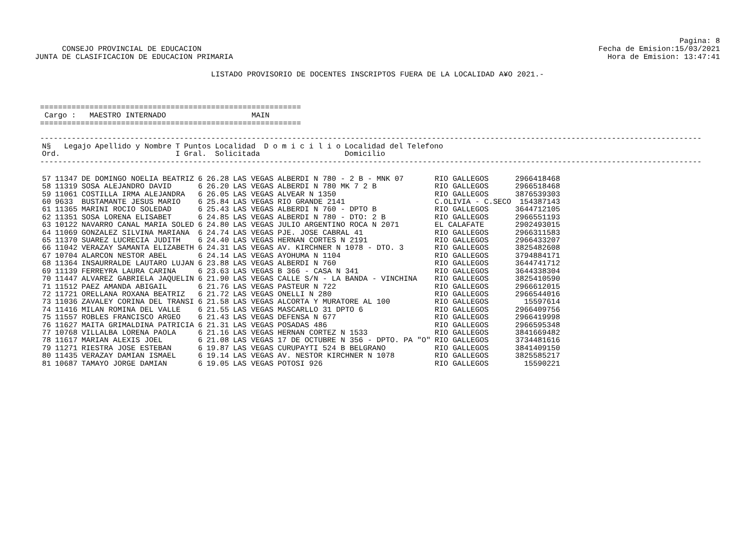CONSEJO PROVINCIAL DE EDUCACION
JUNTA DE CLASIFICACION DE EDUCACION PRIMARIA
Pagina: 8
Fecha de Emision:15/03/2021
Hora de Emision: 13:47:41
LISTADO PROVISORIO DE DOCENTES INSCRIPTOS FUERA DE LA LOCALIDAD A¥O 2021.-
==========================================================
 Cargo :   MAESTRO INTERNADO                   MAIN
==========================================================
---------------------------------------------------------------------------------------------------------------------------------------------------
| N§ Ord. | Legajo | Apellido y Nombre | T I | Puntos Gral. | Localidad Solicitada | D o m i c i l i o | Localidad del Domicilio | Telefono |
| --- | --- | --- | --- | --- | --- | --- | --- | --- |
---------------------------------------------------------------------------------------------------------------------------------------------------
| 57 | 11347 | DE DOMINGO NOELIA BEATRIZ | 6 | 26.28 | LAS VEGAS | ALBERDI N 780 - 2 B - MNK 07 | RIO GALLEGOS | 2966418468 |
| 58 | 11319 | SOSA ALEJANDRO DAVID | 6 | 26.20 | LAS VEGAS | ALBERDI N 780 MK 7 2 B | RIO GALLEGOS | 2966518468 |
| 59 | 11061 | COSTILLA IRMA ALEJANDRA | 6 | 26.05 | LAS VEGAS | ALVEAR N 1350 | RIO GALLEGOS | 3876539303 |
| 60 | 9633 | BUSTAMANTE JESUS MARIO | 6 | 25.84 | LAS VEGAS | RIO GRANDE 2141 | C.OLIVIA - C.SECO | 154387143 |
| 61 | 11365 | MARINI ROCIO SOLEDAD | 6 | 25.43 | LAS VEGAS | ALBERDI N 760 - DPTO B | RIO GALLEGOS | 3644712105 |
| 62 | 11351 | SOSA LORENA ELISABET | 6 | 24.85 | LAS VEGAS | ALBERDI N 780 - DTO: 2 B | RIO GALLEGOS | 2966551193 |
| 63 | 10122 | NAVARRO CANAL MARIA SOLED | 6 | 24.80 | LAS VEGAS | JULIO ARGENTINO ROCA N 2071 | EL CALAFATE | 2902493015 |
| 64 | 11069 | GONZALEZ SILVINA MARIANA | 6 | 24.74 | LAS VEGAS | PJE. JOSE CABRAL 41 | RIO GALLEGOS | 2966311583 |
| 65 | 11370 | SUAREZ LUCRECIA JUDITH | 6 | 24.40 | LAS VEGAS | HERNAN CORTES N 2191 | RIO GALLEGOS | 2966433207 |
| 66 | 11042 | VERAZAY SAMANTA ELIZABETH | 6 | 24.31 | LAS VEGAS | AV. KIRCHNER N 1078 - DTO. 3 | RIO GALLEGOS | 3825482608 |
| 67 | 10704 | ALARCON NESTOR ABEL | 6 | 24.14 | LAS VEGAS | AYOHUMA N 1104 | RIO GALLEGOS | 3794884171 |
| 68 | 11364 | INSAURRALDE LAUTARO LUJAN | 6 | 23.88 | LAS VEGAS | ALBERDI N 760 | RIO GALLEGOS | 3644741712 |
| 69 | 11139 | FERREYRA LAURA CARINA | 6 | 23.63 | LAS VEGAS | B 366 - CASA N 341 | RIO GALLEGOS | 3644338304 |
| 70 | 11447 | ALVAREZ GABRIELA JAQUELIN | 6 | 21.90 | LAS VEGAS | CALLE S/N - LA BANDA - VINCHINA | RIO GALLEGOS | 3825410590 |
| 71 | 11512 | PAEZ AMANDA ABIGAIL | 6 | 21.76 | LAS VEGAS | PASTEUR N 722 | RIO GALLEGOS | 2966612015 |
| 72 | 11721 | ORELLANA ROXANA BEATRIZ | 6 | 21.72 | LAS VEGAS | ONELLI N 280 | RIO GALLEGOS | 2966544016 |
| 73 | 11036 | ZAVALEY CORINA DEL TRANSI | 6 | 21.58 | LAS VEGAS | ALCORTA Y MURATORE AL 100 | RIO GALLEGOS | 15597614 |
| 74 | 11416 | MILAN ROMINA DEL VALLE | 6 | 21.55 | LAS VEGAS | MASCARLLO 31 DPTO 6 | RIO GALLEGOS | 2966409756 |
| 75 | 11557 | ROBLES FRANCISCO ARGEO | 6 | 21.43 | LAS VEGAS | DEFENSA N 677 | RIO GALLEGOS | 2966419998 |
| 76 | 11627 | MAITA GRIMALDINA PATRICIA | 6 | 21.31 | LAS VEGAS | POSADAS 486 | RIO GALLEGOS | 2966595348 |
| 77 | 10768 | VILLALBA LORENA PAOLA | 6 | 21.16 | LAS VEGAS | HERNAN CORTEZ N 1533 | RIO GALLEGOS | 3841669482 |
| 78 | 11617 | MARIAN ALEXIS JOEL | 6 | 21.08 | LAS VEGAS | 17 DE OCTUBRE N 356 - DPTO. PA "O" | RIO GALLEGOS | 3734481616 |
| 79 | 11271 | RIESTRA JOSE ESTEBAN | 6 | 19.87 | LAS VEGAS | CURUPAYTI 524 B BELGRANO | RIO GALLEGOS | 3841409150 |
| 80 | 11435 | VERAZAY DAMIAN ISMAEL | 6 | 19.14 | LAS VEGAS | AV. NESTOR KIRCHNER N 1078 | RIO GALLEGOS | 3825585217 |
| 81 | 10687 | TAMAYO JORGE DAMIAN | 6 | 19.05 | LAS VEGAS | POTOSI 926 | RIO GALLEGOS | 15590221 |